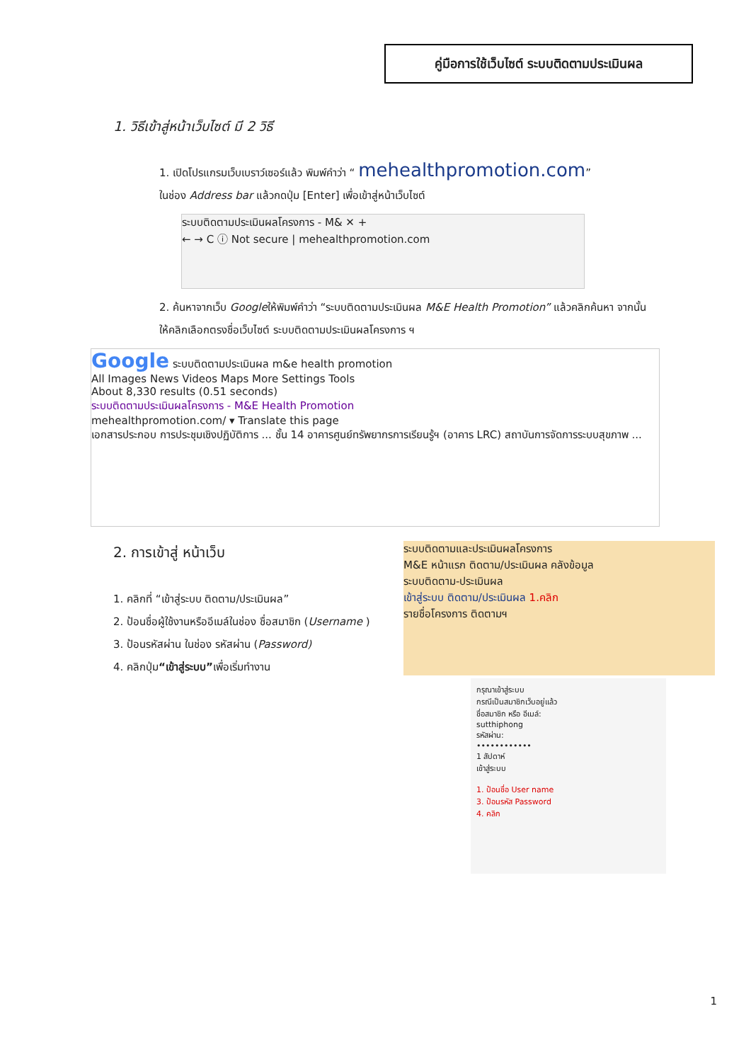คู่มือการใช้เว็บไซต์ ระบบติดตามประเมินผล
1. วิธีเข้าสู่หน้าเว็บไซต์ มี 2 วิธี
1. เปิดโปรแกรมเว็บเบราว์เซอร์แล้ว พิมพ์คำว่า “ mehealthpromotion.com”
ในช่อง Address bar แล้วกดปุ่ม [Enter] เพื่อเข้าสู่หน้าเว็บไซต์
ระบบติดตามประเมินผลโครงการ - M& ✕ +
← → C ⓘ Not secure | mehealthpromotion.com
2. ค้นหาจากเว็บ Googleให้พิมพ์คำว่า “ระบบติดตามประเมินผล M&E Health Promotion” แล้วคลิกค้นหา จากนั้นให้คลิกเลือกตรงชื่อเว็บไซต์ ระบบติดตามประเมินผลโครงการ ฯ
Google ระบบติดตามประเมินผล m&e health promotion
All Images News Videos Maps More Settings Tools
About 8,330 results (0.51 seconds)
ระบบติดตามประเมินผลโครงการ - M&E Health Promotion
mehealthpromotion.com/ ▾ Translate this page
เอกสารประกอบ การประชุมเชิงปฏิบัติการ ... ชั้น 14 อาคารศูนย์ทรัพยากรการเรียนรู้ฯ (อาคาร LRC) สถาบันการจัดการระบบสุขภาพ ...
2. การเข้าสู่ หน้าเว็บ
1. คลิกที่ “เข้าสู่ระบบ ติดตาม/ประเมินผล”
2. ป้อนชื่อผู้ใช้งานหรืออีเมล์ในช่อง ชื่อสมาชิก (Username )
3. ป้อนรหัสผ่าน ในช่อง รหัสผ่าน (Password)
4. คลิกปุ่ม“เข้าสู่ระบบ”เพื่อเริ่มทำงาน
ระบบติดตามและประเมินผลโครงการ
M&E หน้าแรก ติดตาม/ประเมินผล คลังข้อมูล
ระบบติดตาม-ประเมินผล
เข้าสู่ระบบ ติดตาม/ประเมินผล 1.คลิก
รายชื่อโครงการ ติดตามฯ
กรุณาเข้าสู่ระบบ
กรณีเป็นสมาชิกเว็บอยู่แล้ว
ชื่อสมาชิก หรือ อีเมล์:
sutthiphong
รหัสผ่าน:
••••••••••••
1 สัปดาห์
เข้าสู่ระบบ
1. ป้อนชื่อ User name
3. ป้อนรหัส Password
4. คลิก
1